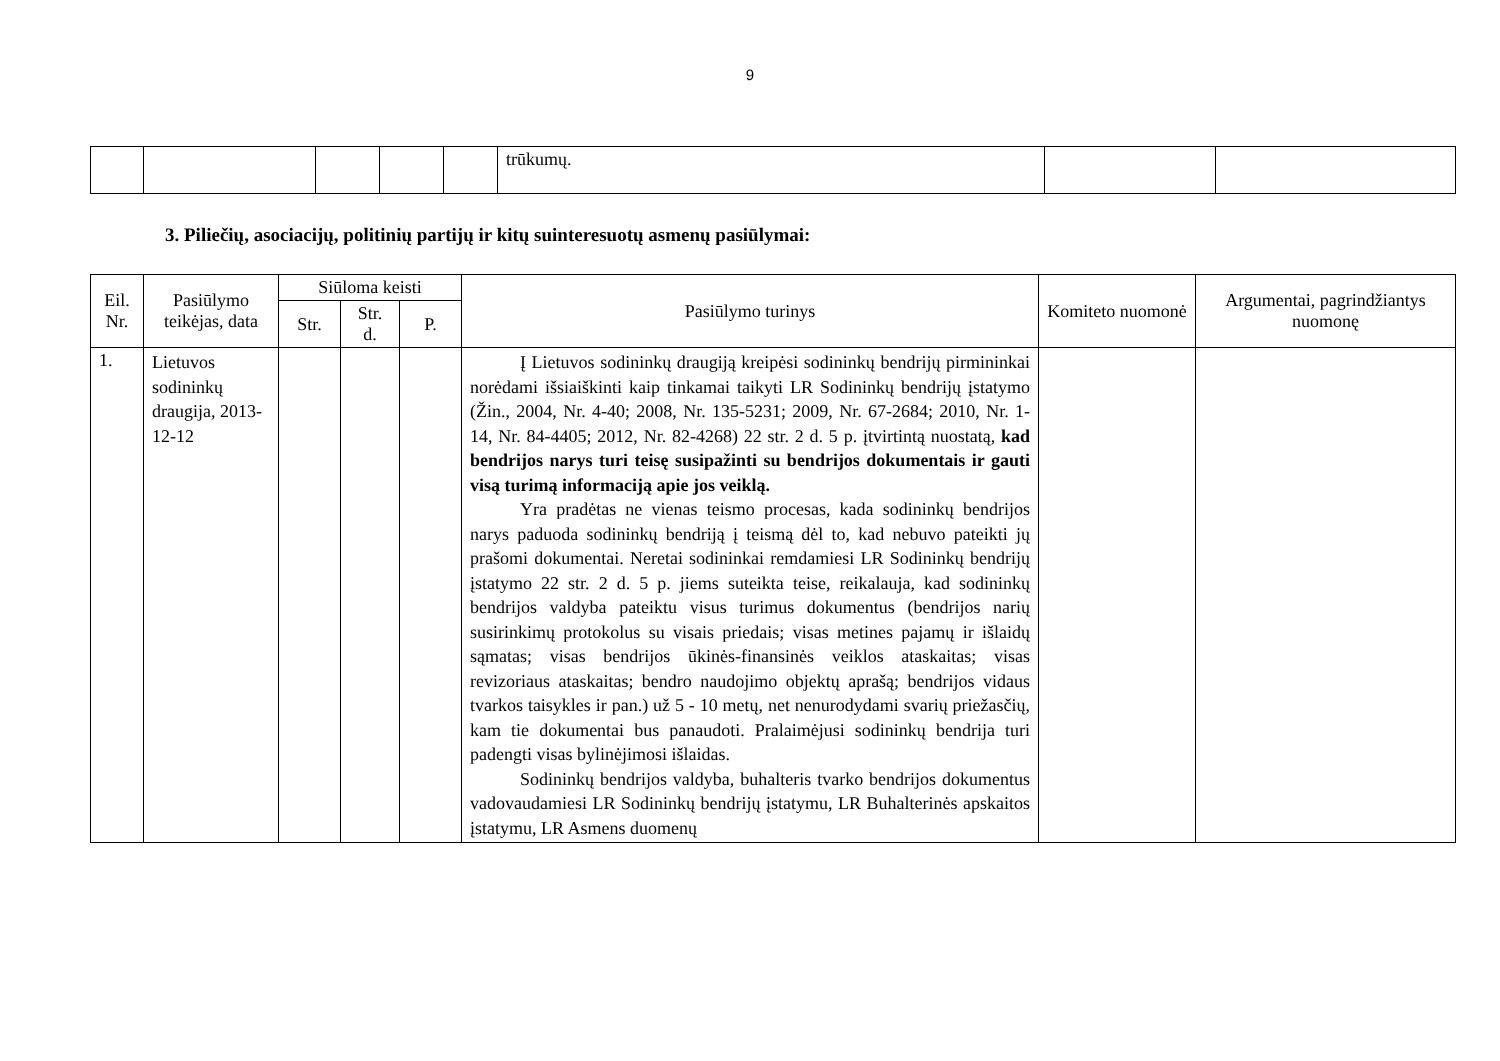9
| | | | | | trūkumų. | | |
3. Piliečių, asociacijų, politinių partijų ir kitų suinteresuotų asmenų pasiūlymai:
| Eil. Nr. | Pasiūlymo teikėjas, data | Siūloma keisti | | | Pasiūlymo turinys | Komiteto nuomonė | Argumentai, pagrindžiantys nuomonę |
| --- | --- | --- | --- | --- | --- | --- | --- |
| | | Str. | Str. d. | P. | | | |
| 1. | Lietuvos sodininkų draugija, 2013-12-12 | | | | Į Lietuvos sodininkų draugiją kreipėsi sodininkų bendrijų pirmininkai norėdami išsiaiškinti kaip tinkamai taikyti LR Sodininkų bendrijų įstatymo (Žin., 2004, Nr. 4-40; 2008, Nr. 135-5231; 2009, Nr. 67-2684; 2010, Nr. 1-14, Nr. 84-4405; 2012, Nr. 82-4268) 22 str. 2 d. 5 p. įtvirtintą nuostatą, kad bendrijos narys turi teisę susipažinti su bendrijos dokumentais ir gauti visą turimą informaciją apie jos veiklą. Yra pradėtas ne vienas teismo procesas, kada sodininkų bendrijos narys paduoda sodininkų bendriją į teismą dėl to, kad nebuvo pateikti jų prašomi dokumentai. Neretai sodininkai remdamiesi LR Sodininkų bendrijų įstatymo 22 str. 2 d. 5 p. jiems suteikta teise, reikalauja, kad sodininkų bendrijos valdyba pateiktu visus turimus dokumentus (bendrijos narių susirinkimų protokolus su visais priedais; visas metines pajamų ir išlaidų sąmatas; visas bendrijos ūkinės-finansinės veiklos ataskaitas; visas revizoriaus ataskaitas; bendro naudojimo objektų aprašą; bendrijos vidaus tvarkos taisykles ir pan.) už 5 - 10 metų, net nenurodydami svarių priežasčių, kam tie dokumentai bus panaudoti. Pralaimėjusi sodininkų bendrija turi padengti visas bylinėjimosi išlaidas. Sodininkų bendrijos valdyba, buhalteris tvarko bendrijos dokumentus vadovaudamiesi LR Sodininkų bendrijų įstatymu, LR Buhalterinės apskaitos įstatymu, LR Asmens duomenų | | |